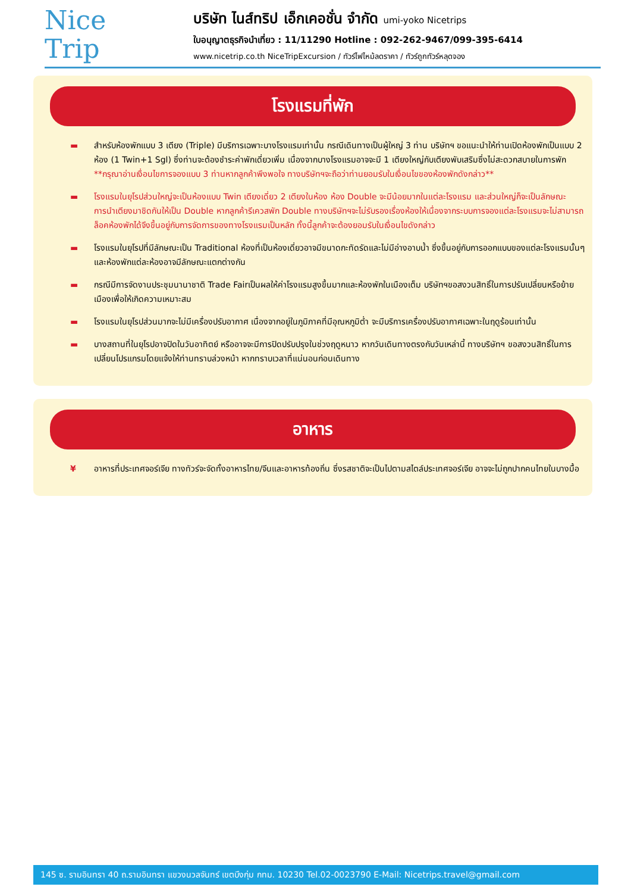Nice
Trip
บริษัท ไนส์ทริป เอ็กเคอชั่น จำกัด umi-yoko Nicetrips
ใบอนุญาตธุรกิจนำเที่ยว : 11/11290 Hotline : 092-262-9467/099-395-6414
www.nicetrip.co.th NiceTripExcursion / ทัวร์ไฟไหม้ลดราคา / ทัวร์ถูกทัวร์หลุดจอง
โรงแรมที่พัก
▬ สำหรับห้องพักแบบ 3 เตียง (Triple) มีบริการเฉพาะบางโรงแรมเท่านั้น กรณีเดินทางเป็นผู้ใหญ่ 3 ท่าน บริษัทฯ ขอแนะนำให้ท่านเปิดห้องพักเป็นแบบ 2 ห้อง (1 Twin+1 Sgl) ซึ่งท่านจะต้องชำระค่าพักเดี่ยวเพิ่ม เนื่องจากบางโรงแรมอาจจะมี 1 เตียงใหญ่กับเตียงพับเสริมซึ่งไม่สะดวกสบายในการพัก **กรุณาอ่านเงื่อนไขการจองแบบ 3 ท่านหากลูกค้าพึงพอใจ ทางบริษัทฯจะถือว่าท่านยอมรับในเงื่อนไขของห้องพักดังกล่าว**
▬ โรงแรมในยุโรปส่วนใหญ่จะเป็นห้องแบบ Twin เตียงเดี่ยว 2 เตียงในห้อง ห้อง Double จะมีน้อยมากในแต่ละโรงแรม และส่วนใหญ่ก็จะเป็นลักษณะการนำเตียงมาชิดกันให้เป็น Double หากลูกค้ารีเควสพัก Double ทางบริษัทฯจะไม่รับรองเรื่องห้องให้เนื่องจากระบบการจองแต่ละโรงแรมจะไม่สามารถล็อคห้องพักได้จึงขึ้นอยู่กับการจัดการของทางโรงแรมเป็นหลัก ทั้งนี้ลูกค้าจะต้องยอมรับในเงื่อนไขดังกล่าว
▬ โรงแรมในยุโรปที่มีลักษณะเป็น Traditional ห้องที่เป็นห้องเดี่ยวอาจมีขนาดกะทัดรัดและไม่มีอ่างอาบน้ำ ซึ่งขึ้นอยู่กับการออกแบบของแต่ละโรงแรมนั้นๆ และห้องพักแต่ละห้องอาจมีลักษณะแตกต่างกัน
▬ กรณีมีการจัดงานประชุมนานาชาติ Trade Fairเป็นผลให้ค่าโรงแรมสูงขึ้นมากและห้องพักในเมืองเต็ม บริษัทฯขอสงวนสิทธิ์ในการปรับเปลี่ยนหรือย้ายเมืองเพื่อให้เกิดความเหมาะสม
▬ โรงแรมในยุโรปส่วนมากจะไม่มีเครื่องปรับอากาศ เนื่องจากอยู่ในภูมิภาคที่มีอุณหภูมิต่ำ จะมีบริการเครื่องปรับอากาศเฉพาะในฤดูร้อนเท่านั้น
▬ บางสถานที่ในยุโรปอาจปิดในวันอาทิตย์ หรืออาจจะมีการปิดปรับปรุงในช่วงฤดูหนาว หากวันเดินทางตรงกับวันเหล่านี้ ทางบริษัทฯ ขอสงวนสิทธิ์ในการเปลี่ยนโปรแกรมโดยแจ้งให้ท่านทราบล่วงหน้า หากทราบเวลาที่แน่นอนก่อนเดินทาง
อาหาร
¥ อาหารที่ประเทศจอร์เจีย ทางทัวร์จะจัดทั้งอาหารไทย/จีนและอาหารท้องถิ่น ซึ่งรสชาติจะเป็นไปตามสไตล์ประเทศจอร์เจีย อาจจะไม่ถูกปากคนไทยในบางมื้อ
145 ซ. รามอินทรา 40 ถ.รามอินทรา แขวงนวลจันทร์ เขตบึงกุ่ม กทม. 10230 Tel.02-0023790 E-Mail: Nicetrips.travel@gmail.com